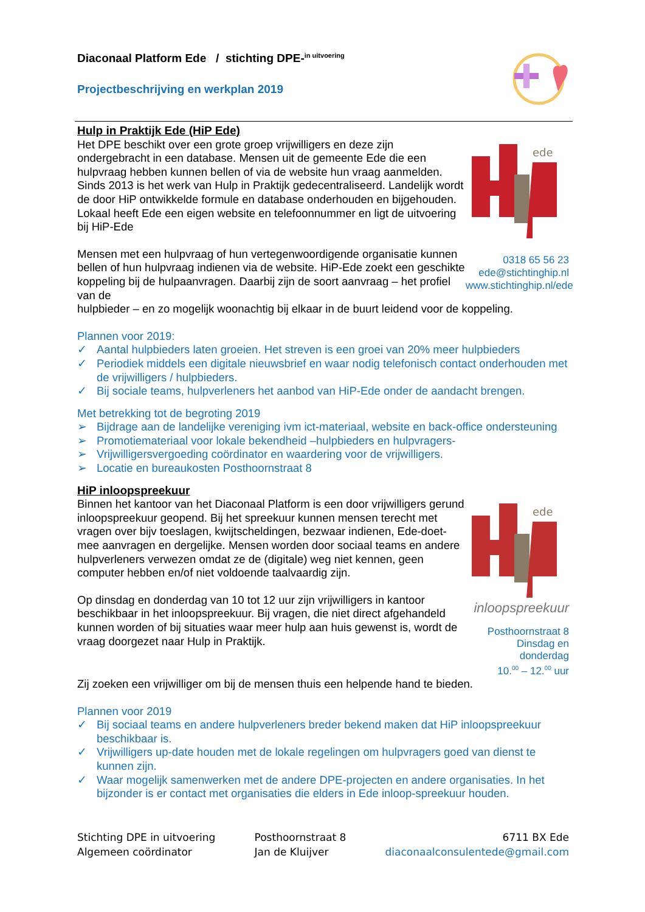Diaconaal Platform Ede / stichting DPE-<sup>in uitvoering</sup>
Projectbeschrijving en werkplan 2019
Hulp in Praktijk Ede (HiP Ede)
Het DPE beschikt over een grote groep vrijwilligers en deze zijn ondergebracht in een database. Mensen uit de gemeente Ede die een hulpvraag hebben kunnen bellen of via de website hun vraag aanmelden. Sinds 2013 is het werk van Hulp in Praktijk gedecentraliseerd. Landelijk wordt de door HiP ontwikkelde formule en database onderhouden en bijgehouden. Lokaal heeft Ede een eigen website en telefoonnummer en ligt de uitvoering bij HiP-Ede
Mensen met een hulpvraag of hun vertegenwoordigende organisatie kunnen bellen of hun hulpvraag indienen via de website. HiP-Ede zoekt een geschikte koppeling bij de hulpaanvragen. Daarbij zijn de soort aanvraag – het profiel van de
ede
0318 65 56 23
ede@stichtinghip.nl
www.stichtinghip.nl/ede
hulpbieder – en zo mogelijk woonachtig bij elkaar in de buurt leidend voor de koppeling.
Plannen voor 2019:
✓ Aantal hulpbieders laten groeien. Het streven is een groei van 20% meer hulpbieders
✓ Periodiek middels een digitale nieuwsbrief en waar nodig telefonisch contact onderhouden met de vrijwilligers / hulpbieders.
✓ Bij sociale teams, hulpverleners het aanbod van HiP-Ede onder de aandacht brengen.
Met betrekking tot de begroting 2019
➢ Bijdrage aan de landelijke vereniging ivm ict-materiaal, website en back-office ondersteuning
➢ Promotiemateriaal voor lokale bekendheid –hulpbieders en hulpvragers-
➢ Vrijwilligersvergoeding coördinator en waardering voor de vrijwilligers.
➢ Locatie en bureaukosten Posthoornstraat 8
HiP inloopspreekuur
Binnen het kantoor van het Diaconaal Platform is een door vrijwilligers gerund inloopspreekuur geopend. Bij het spreekuur kunnen mensen terecht met vragen over bijv toeslagen, kwijtscheldingen, bezwaar indienen, Ede-doet-mee aanvragen en dergelijke. Mensen worden door sociaal teams en andere hulpverleners verwezen omdat ze de (digitale) weg niet kennen, geen computer hebben en/of niet voldoende taalvaardig zijn.
Op dinsdag en donderdag van 10 tot 12 uur zijn vrijwilligers in kantoor beschikbaar in het inloopspreekuur. Bij vragen, die niet direct afgehandeld kunnen worden of bij situaties waar meer hulp aan huis gewenst is, wordt de vraag doorgezet naar Hulp in Praktijk.
ede
inloopspreekuur
Posthoornstraat 8
Dinsdag en donderdag
10.<sup>00</sup> – 12.<sup>00</sup> uur
Zij zoeken een vrijwilliger om bij de mensen thuis een helpende hand te bieden.
Plannen voor 2019
✓ Bij sociaal teams en andere hulpverleners breder bekend maken dat HiP inloopspreekuur beschikbaar is.
✓ Vrijwilligers up-date houden met de lokale regelingen om hulpvragers goed van dienst te kunnen zijn.
✓ Waar mogelijk samenwerken met de andere DPE-projecten en andere organisaties. In het bijzonder is er contact met organisaties die elders in Ede inloop-spreekuur houden.
Stichting DPE in uitvoering
Algemeen coördinator
Posthoornstraat 8
Jan de Kluijver
6711 BX Ede
diaconaalconsulentede@gmail.com